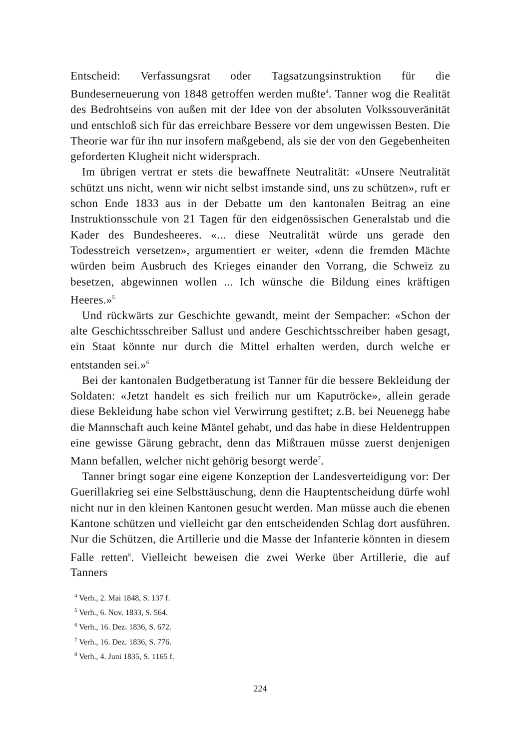Entscheid: Verfassungsrat oder Tagsatzungsinstruktion für die Bundeserneuerung von 1848 getroffen werden mußte<sup>4</sup>. Tanner wog die Realität des Bedrohtseins von außen mit der Idee von der absoluten Volkssouveränität und entschloß sich für das erreichbare Bessere vor dem ungewissen Besten. Die Theorie war für ihn nur insofern maßgebend, als sie der von den Gegebenheiten geforderten Klugheit nicht widersprach.
Im übrigen vertrat er stets die bewaffnete Neutralität: «Unsere Neutralität schützt uns nicht, wenn wir nicht selbst imstande sind, uns zu schützen», ruft er schon Ende 1833 aus in der Debatte um den kantonalen Beitrag an eine Instruktionsschule von 21 Tagen für den eidgenössischen Generalstab und die Kader des Bundesheeres. «... diese Neutralität würde uns gerade den Todesstreich versetzen», argumentiert er weiter, «denn die fremden Mächte würden beim Ausbruch des Krieges einander den Vorrang, die Schweiz zu besetzen, abgewinnen wollen ... Ich wünsche die Bildung eines kräftigen Heeres.»<sup>5</sup>
Und rückwärts zur Geschichte gewandt, meint der Sempacher: «Schon der alte Geschichtsschreiber Sallust und andere Geschichtsschreiber haben gesagt, ein Staat könnte nur durch die Mittel erhalten werden, durch welche er entstanden sei.»<sup>6</sup>
Bei der kantonalen Budgetberatung ist Tanner für die bessere Bekleidung der Soldaten: «Jetzt handelt es sich freilich nur um Kaputröcke», allein gerade diese Bekleidung habe schon viel Verwirrung gestiftet; z.B. bei Neuenegg habe die Mannschaft auch keine Mäntel gehabt, und das habe in diese Heldentruppen eine gewisse Gärung gebracht, denn das Mißtrauen müsse zuerst denjenigen Mann befallen, welcher nicht gehörig besorgt werde<sup>7</sup>.
Tanner bringt sogar eine eigene Konzeption der Landesverteidigung vor: Der Guerillakrieg sei eine Selbsttäuschung, denn die Hauptentscheidung dürfe wohl nicht nur in den kleinen Kantonen gesucht werden. Man müsse auch die ebenen Kantone schützen und vielleicht gar den entscheidenden Schlag dort ausführen. Nur die Schützen, die Artillerie und die Masse der Infanterie könnten in diesem Falle retten<sup>8</sup>. Vielleicht beweisen die zwei Werke über Artillerie, die auf Tanners
<sup>4</sup> Verh., 2. Mai 1848, S. 137 f.
<sup>5</sup> Verh., 6. Nov. 1833, S. 564.
<sup>6</sup> Verh., 16. Dez. 1836, S. 672.
<sup>7</sup> Verh., 16. Dez. 1836, S. 776.
<sup>8</sup> Verh., 4. Juni 1835, S. 1165 f.
224